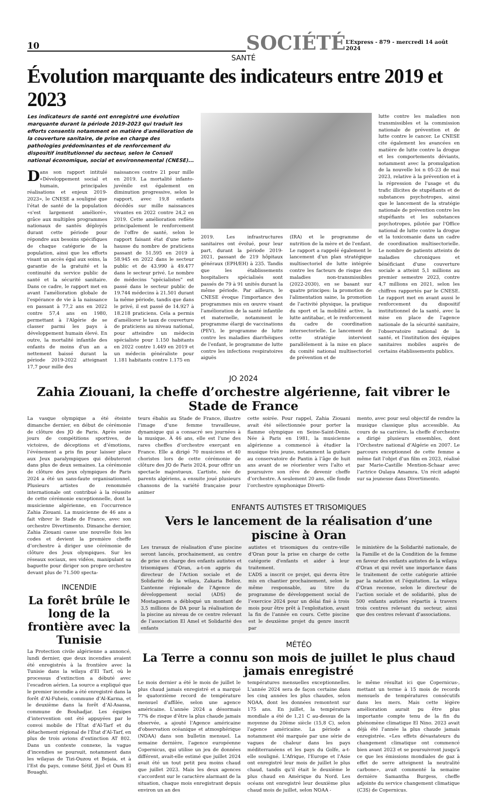10
SOCIÉTÉ
L’Express - 879 - mercredi 14 août 2024
SANTÉ
Évolution marquante des indicateurs entre 2019 et 2023
Les indicateurs de santé ont enregistré une évolution marquante durant la période 2019-2023 qui traduit les efforts consentis notamment en matière d'amélioration de la couverture sanitaire, de prise en charge des pathologies prédominantes et de renforcement du dispositif institutionnel du secteur, selon le Conseil national économique, social et environnemental (CNESE)...
Dans son rapport intitulé «Développement social et humain, principales réalisations et enjeux 2019-2023», le CNESE a souligné que l'état de santé de la population «s'est largement amélioré», grâce aux multiples programmes nationaux de santés déployés durant cette période pour répondre aux besoins spécifiques de chaque catégorie de la population, ainsi que les efforts visant un accès égal aux soins, la garantie de la gratuité et la continuité du service public de santé et la sécurité sanitaire. Dans ce cadre, le rapport met en avant l'amélioration globale de l'espérance de vie à la naissance en passant à 77,2 ans en 2022 contre 57,4 ans en 1980, permettant à l'Algérie de se classer parmi les pays à développement humain élevé. En outre, la mortalité infantile des enfants de moins d'un an a nettement baissé durant la période 2019-2022 atteignant 17,7 pour mille des
naissances contre 21 pour mille en 2019. La mortalité infanto-juvénile est également en diminution progressive, selon le rapport, avec 19,8 enfants décédés sur mille naissances vivantes en 2022 contre 24,2 en 2019. Cette amélioration reflète principalement le renforcement de l'offre de santé, selon le rapport faisant état d'une nette hausse du nombre de praticiens passant de 51.595 en 2019 à 58.945 en 2022 dans le secteur public et de 43.990 à 49.477 dans le secteur privé. Le nombre de médecins "spécialistes" est passé dans le secteur public de 19.744 médecins à 21.501 durant la même période, tandis que dans le privé, il est passé de 14.927 à 18.218 praticiens. Cela a permis d'améliorer le taux de couverture de praticiens au niveau national, pour atteindre un médecin spécialiste pour 1.150 habitants en 2022 contre 1.449 en 2019 et un médecin généraliste pour 1.181 habitants contre 1.175 en
2019. Les infrastructures sanitaires ont évolué, pour leur part, durant la période 2019-2021, passant de 219 hôpitaux généraux (EPH/EH) à 235. Tandis que les établissements hospitaliers spécialisés sont passés de 79 à 91 unités durant la même période. Par ailleurs, le CNESE évoque l'importance des programmes mis en œuvre visant l'amélioration de la santé infantile et maternelle, notamment le programme élargi de vaccinations (PEV), le programme de lutte contre les maladies diarrhéiques de l'enfant, le programme de lutte contre les infections respiratoires aiguës
(IRA) et le programme de nutrition de la mère et de l'enfant. Le rapport a rappelé également le lancement d'un plan stratégique multisectoriel de lutte intégrée contre les facteurs de risque des maladies non-transmissibles (2022-2030), en se basant sur quatre principes: la promotion de l'alimentation saine, la promotion de l'activité physique, la pratique du sport et la mobilité active, la lutte antitabac, et le renforcement du cadre de coordination intersectorielle. Le lancement de cette stratégie intervient parallèlement à la mise en place du comité national multisectoriel de prévention et de
lutte contre les maladies non transmissibles et la commission nationale de prévention et de lutte contre le cancer. Le CNESE cite également les avancées en matière de lutte contre la drogue et les comportements déviants, notamment avec la promulgation de la nouvelle loi n 05-23 de mai 2023, relative à la prévention et à la répression de l'usage et du trafic illicites de stupéfiants et de substances psychotropes, ainsi que le lancement de la stratégie nationale de prévention contre les stupéfiants et les substances psychotropes, pilotée par l'Office national de lutte contre la drogue et la toxicomanie dans un cadre de coordination multisectorielle. Le nombre de patients atteints de maladies chroniques et bénéficiant d'une couverture sociale a atteint 5,1 millions au premier semestre 2023, contre 4,7 millions en 2021, selon les chiffres rapportés par le CNESE. Le rapport met en avant aussi le renforcement du dispositif institutionnel de la santé, avec la mise en place de l'agence nationale de la sécurité sanitaire, l'observatoire national de la santé, et l'institution des équipes sanitaires mobiles auprès de certains établissements publics.
JO 2024
Zahia Ziouani, la cheffe d’orchestre algérienne, fait vibrer le Stade de France
La vasque olympique a été éteinte dimanche dernier, en début de cérémonie de clôture des JO de Paris. Après seize jours de compétitions sportives, de victoires, de déceptions et d’émotions, l’événement a pris fin pour laisser place aux Jeux paralympiques qui débuteront dans plus de deux semaines. La cérémonie de clôture des jeux olympiques de Paris 2024 a été un sans-faute organisationnel. Plusieurs artistes de renommée internationale ont contribué à la réussite de cette cérémonie exceptionnelle, dont la musicienne algérienne, en l’occurrence Zahia Ziouani. La musicienne de 46 ans a fait vibrer le Stade de France, avec son orchestre Divertimento. Dimanche dernier, Zahia Ziouani casse une nouvelle fois les codes et devient la première cheffe d’orchestre à diriger une cérémonie de clôture des Jeux olympiques. Sur les réseaux sociaux, ses vidéos, manipulant sa baguette pour diriger son propre orchestre devant plus de 71.500 specta-
INCENDIE
La forêt brûle le long de la frontière avec la Tunisie
La Protection civile algérienne a annoncé, lundi dernier, que deux incendies avaient été enregistrés à la frontière avec la Tunisie dans la wilaya d’El Tarf, où le processus d’extinction a débuté avec l’escadron aérien. La source a expliqué que le premier incendie a été enregistré dans la forêt d’Al-Fuheis, commune d’Al-Karma, et le deuxième dans la forêt d’Al-Asassa, commune de Bouhadjar. Les équipes d’intervention ont été appuyées par le convoi mobile de l’État d’Al-Tarf et du détachement régional de l’État d’Al-Tarf, en plus de trois avions d’extinction AT 802. Dans un contexte connexe, la vague d’incendies se poursuit, notamment dans les wilayas de Tizi-Ouzou et Bejaia, et à l’Est du pays, comme Sétif, Jijel et Oum El Bouaghi.
teurs ébahis au Stade de France, illustre l’image d’une femme travailleuse, dynamique qui a consacré ses journées à la musique. À 46 ans, elle est l’une des rares cheffes d’orchestre exerçant en France. Elle a dirigé 70 musiciens et 40 choristes lors de cette cérémonie de clôture des JO de Paris 2024, pour offrir un spectacle majestueux. L’artiste, née de parents algériens, a ensuite joué plusieurs chansons de la variété française pour animer
cette soirée. Pour rappel, Zahia Ziouani avait été sélectionnée pour porter la flamme olympique en Seine-Saint-Denis. Née à Paris en 1981, la musicienne algérienne a commencé à étudier la musique très jeune, notamment la guitare au conservatoire de Pantin à l’âge de huit ans avant de se réorienter vers l’alto et poursuivre son rêve de devenir cheffe d’orchestre. À seulement 20 ans, elle fonde l’orchestre symphonique Diverti-
mento, avec pour seul objectif de rendre la musique classique plus accessible. Au cours de sa carrière, la cheffe d’orchestre a dirigé plusieurs ensembles, dont l’Orchestre national d’Algérie en 2007. Le parcours exceptionnel de cette femme a même fait l’objet d’un film en 2023, réalisé par Marie-Castille Mention-Schaar avec l’actrice Oulaya Amamra. Un récit adapté sur sa jeunesse dans Divertimento.
ENFANTS AUTISTES ET TRISOMIQUES
Vers le lancement de la réalisation d’une piscine à Oran
Les travaux de réalisation d’une piscine seront lancés, prochainement, au centre de prise en charge des enfants autistes et trisomiques d’Oran, a-t-on appris du directeur de l’Action sociale et de Solidarité de la wilaya, Zakaria Belioz. L’antenne régionale de l’Agence de développement social (ADS) de Mostaganem a débloqué un montant de 3,5 millions de DA pour la réalisation de la piscine au niveau de ce centre relevant de l’association El Amel et Solidarité des enfants
autistes et trisomiques du centre-ville d’Oran pour la prise en charge de cette catégorie d'enfants et aider à leur traitement.
L’ADS a inscrit ce projet, qui devra être mis en chantier prochainement, selon le même responsable, au titre du programme de développement social de l’exercice 2024 pour un délai fixé à trois mois pour être prêt à l'exploitation, avant la fin de l’année en cours. Cette piscine est le deuxième projet du genre inscrit par
le ministère de la Solidarité nationale, de la Famille et de la Condition de la femme en faveur des enfants autistes de la wilaya d’Oran et qui revêt une importance dans le traitement de cette catégorie attirée par la natation et l’équitation. La wilaya d’Oran recense, selon le directeur de l’action sociale et de solidarité, plus de 500 enfants autistes répartis à travers trois centres relevant du secteur, ainsi que des centres relevant d’associations.
MÉTÉO
La Terre a connu son mois de juillet le plus chaud jamais enregistré
Le mois dernier a été le mois de juillet le plus chaud jamais enregistré et a marqué le quatorzième record de température mensuel d'affilée, selon une agence américaine. L'année 2024 a désormais 77% de risque d'être la plus chaude jamais observée, a ajouté l'Agence américaine d'observation océanique et atmosphérique (NOAA) dans son bulletin mensuel. La semaine dernière, l'agence européenne Copernicus, qui utilise un jeu de données différent, avait-elle estimé que juillet 2024 avait été un tout petit peu moins chaud que juillet 2023. Mais les deux agences s'accordent sur le caractère alarmant de la situation, chaque mois enregistrant depuis environ un an des
températures mensuelles exceptionnelles. L'année 2024 sera de façon certaine dans les cinq années les plus chaudes, selon NOAA, dont les données remontent sur 175 ans. En juillet, la température mondiale a été de 1,21 C au-dessus de la moyenne du 20ème siècle (15,8 C), selon l'agence américaine. La période a notamment été marquée par une série de vagues de chaleur dans les pays méditerranéens et les pays du Golfe, a-t-elle souligné. L'Afrique, l'Europe et l'Asie ont enregistré leur mois de juillet le plus chaud, tandis qu'il était le deuxième le plus chaud en Amérique du Nord. Les océans ont enregistré leur deuxième plus chaud mois de juillet, selon NOAA -
le même résultat ici que Copernicus-, mettant un terme à 15 mois de records mensuels de températures consécutifs dans les mers. Mais cette légère amélioration aurait pu être plus importante compte tenu de la fin du phénomène climatique El Nino. 2023 avait déjà été l'année la plus chaude jamais enregistrée. «Les effets dévastateurs du changement climatique ont commencé bien avant 2023 et se poursuivront jusqu'à ce que les émissions mondiales de gaz à effet de serre atteignent la neutralité carbone», avait commenté la semaine dernière Samantha Burgess, cheffe adjointe du service changement climatique (C3S) de Copernicus.